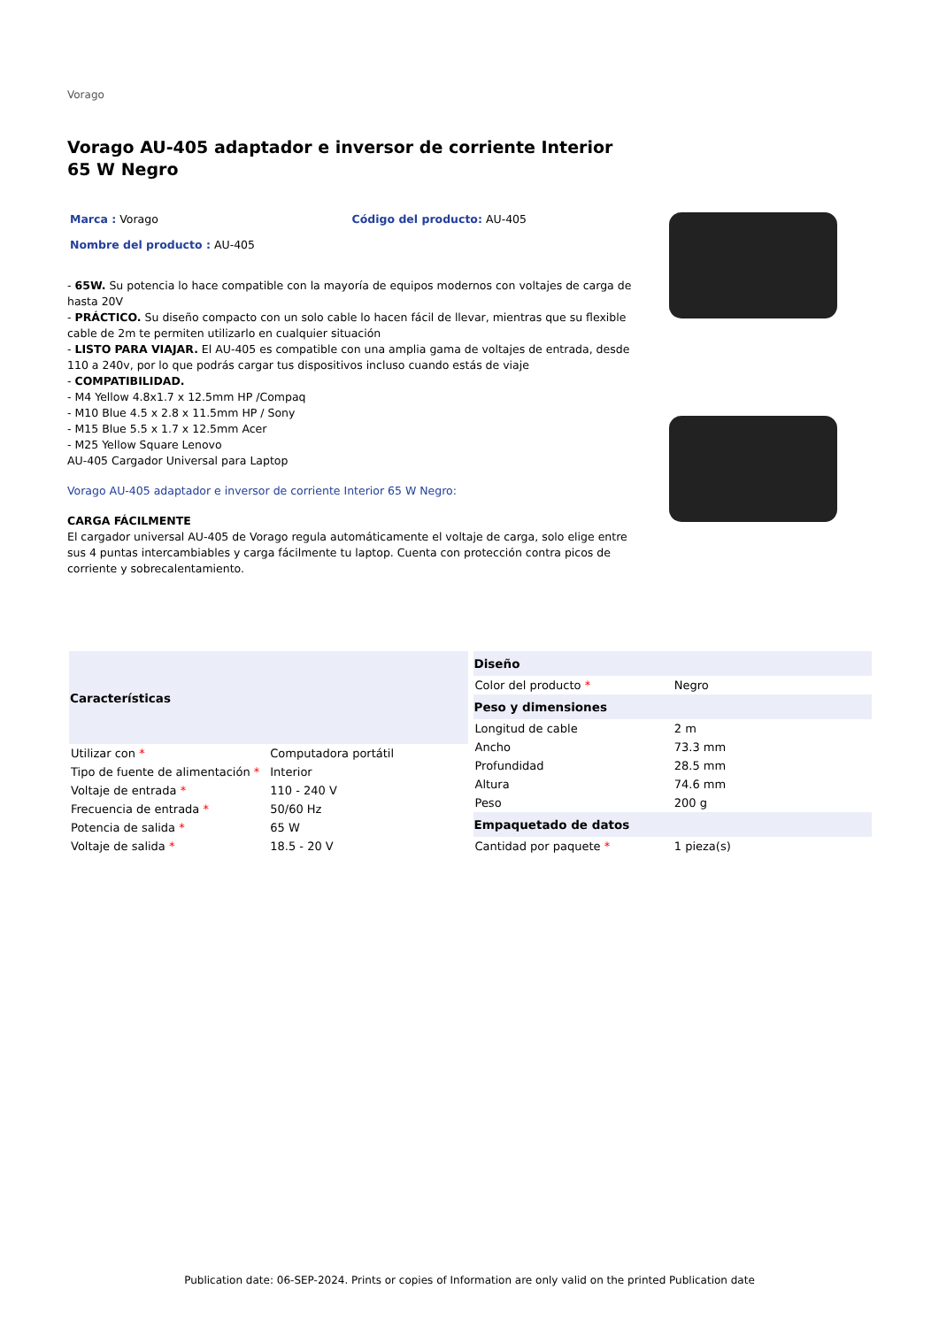Vorago
Vorago AU-405 adaptador e inversor de corriente Interior 65 W Negro
Marca : Vorago Código del producto: AU-405
Nombre del producto : AU-405
- 65W. Su potencia lo hace compatible con la mayoría de equipos modernos con voltajes de carga de hasta 20V
- PRÁCTICO. Su diseño compacto con un solo cable lo hacen fácil de llevar, mientras que su flexible cable de 2m te permiten utilizarlo en cualquier situación
- LISTO PARA VIAJAR. El AU-405 es compatible con una amplia gama de voltajes de entrada, desde 110 a 240v, por lo que podrás cargar tus dispositivos incluso cuando estás de viaje
- COMPATIBILIDAD.
- M4 Yellow 4.8x1.7 x 12.5mm HP /Compaq
- M10 Blue 4.5 x 2.8 x 11.5mm HP / Sony
- M15 Blue 5.5 x 1.7 x 12.5mm Acer
- M25 Yellow Square Lenovo
AU-405 Cargador Universal para Laptop
Vorago AU-405 adaptador e inversor de corriente Interior 65 W Negro:
CARGA FÁCILMENTE
El cargador universal AU-405 de Vorago regula automáticamente el voltaje de carga, solo elige entre sus 4 puntas intercambiables y carga fácilmente tu laptop. Cuenta con protección contra picos de corriente y sobrecalentamiento.
| Características | |
| --- | --- |
| Utilizar con * | Computadora portátil |
| Tipo de fuente de alimentación * | Interior |
| Voltaje de entrada * | 110 - 240 V |
| Frecuencia de entrada * | 50/60 Hz |
| Potencia de salida * | 65 W |
| Voltaje de salida * | 18.5 - 20 V |
| Diseño | |
| --- | --- |
| Color del producto * | Negro |
| Peso y dimensiones | |
| Longitud de cable | 2 m |
| Ancho | 73.3 mm |
| Profundidad | 28.5 mm |
| Altura | 74.6 mm |
| Peso | 200 g |
| Empaquetado de datos | |
| Cantidad por paquete * | 1 pieza(s) |
Publication date: 06-SEP-2024. Prints or copies of Information are only valid on the printed Publication date